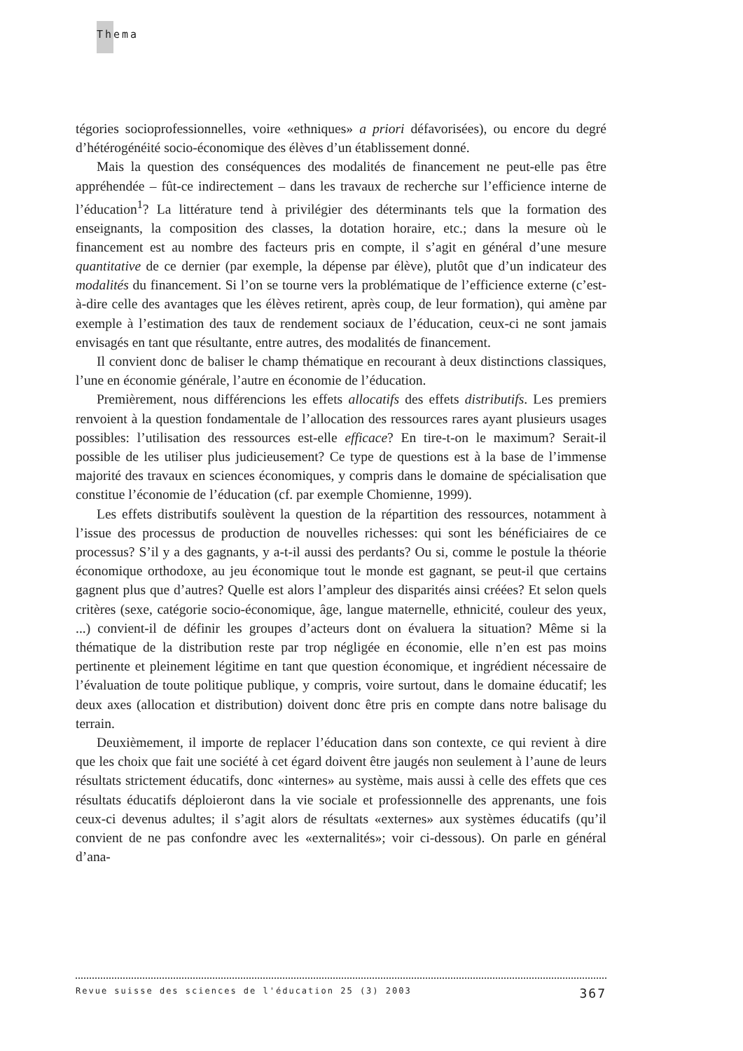Thema
tégories socioprofessionnelles, voire «ethniques» a priori défavorisées), ou encore du degré d’hétérogénéité socio-économique des élèves d’un établissement donné.
Mais la question des conséquences des modalités de financement ne peut-elle pas être appréhendée – fût-ce indirectement – dans les travaux de recherche sur l’efficience interne de l’éducation<sup>1</sup>? La littérature tend à privilégier des déterminants tels que la formation des enseignants, la composition des classes, la dotation horaire, etc.; dans la mesure où le financement est au nombre des facteurs pris en compte, il s’agit en général d’une mesure quantitative de ce dernier (par exemple, la dépense par élève), plutôt que d’un indicateur des modalités du financement. Si l’on se tourne vers la problématique de l’efficience externe (c’est-à-dire celle des avantages que les élèves retirent, après coup, de leur formation), qui amène par exemple à l’estimation des taux de rendement sociaux de l’éducation, ceux-ci ne sont jamais envisagés en tant que résultante, entre autres, des modalités de financement.
Il convient donc de baliser le champ thématique en recourant à deux distinctions classiques, l’une en économie générale, l’autre en économie de l’éducation.
Premièrement, nous différencions les effets allocatifs des effets distributifs. Les premiers renvoient à la question fondamentale de l’allocation des ressources rares ayant plusieurs usages possibles: l’utilisation des ressources est-elle efficace? En tire-t-on le maximum? Serait-il possible de les utiliser plus judicieusement? Ce type de questions est à la base de l’immense majorité des travaux en sciences économiques, y compris dans le domaine de spécialisation que constitue l’économie de l’éducation (cf. par exemple Chomienne, 1999).
Les effets distributifs soulèvent la question de la répartition des ressources, notamment à l’issue des processus de production de nouvelles richesses: qui sont les bénéficiaires de ce processus? S’il y a des gagnants, y a-t-il aussi des perdants? Ou si, comme le postule la théorie économique orthodoxe, au jeu économique tout le monde est gagnant, se peut-il que certains gagnent plus que d’autres? Quelle est alors l’ampleur des disparités ainsi créées? Et selon quels critères (sexe, catégorie socio-économique, âge, langue maternelle, ethnicité, couleur des yeux, ...) convient-il de définir les groupes d’acteurs dont on évaluera la situation? Même si la thématique de la distribution reste par trop négligée en économie, elle n’en est pas moins pertinente et pleinement légitime en tant que question économique, et ingrédient nécessaire de l’évaluation de toute politique publique, y compris, voire surtout, dans le domaine éducatif; les deux axes (allocation et distribution) doivent donc être pris en compte dans notre balisage du terrain.
Deuxièmement, il importe de replacer l’éducation dans son contexte, ce qui revient à dire que les choix que fait une société à cet égard doivent être jaugés non seulement à l’aune de leurs résultats strictement éducatifs, donc «internes» au système, mais aussi à celle des effets que ces résultats éducatifs déploieront dans la vie sociale et professionnelle des apprenants, une fois ceux-ci devenus adultes; il s’agit alors de résultats «externes» aux systèmes éducatifs (qu’il convient de ne pas confondre avec les «externalités»; voir ci-dessous). On parle en général d’ana-
Revue suisse des sciences de l'éducation 25 (3) 2003 367